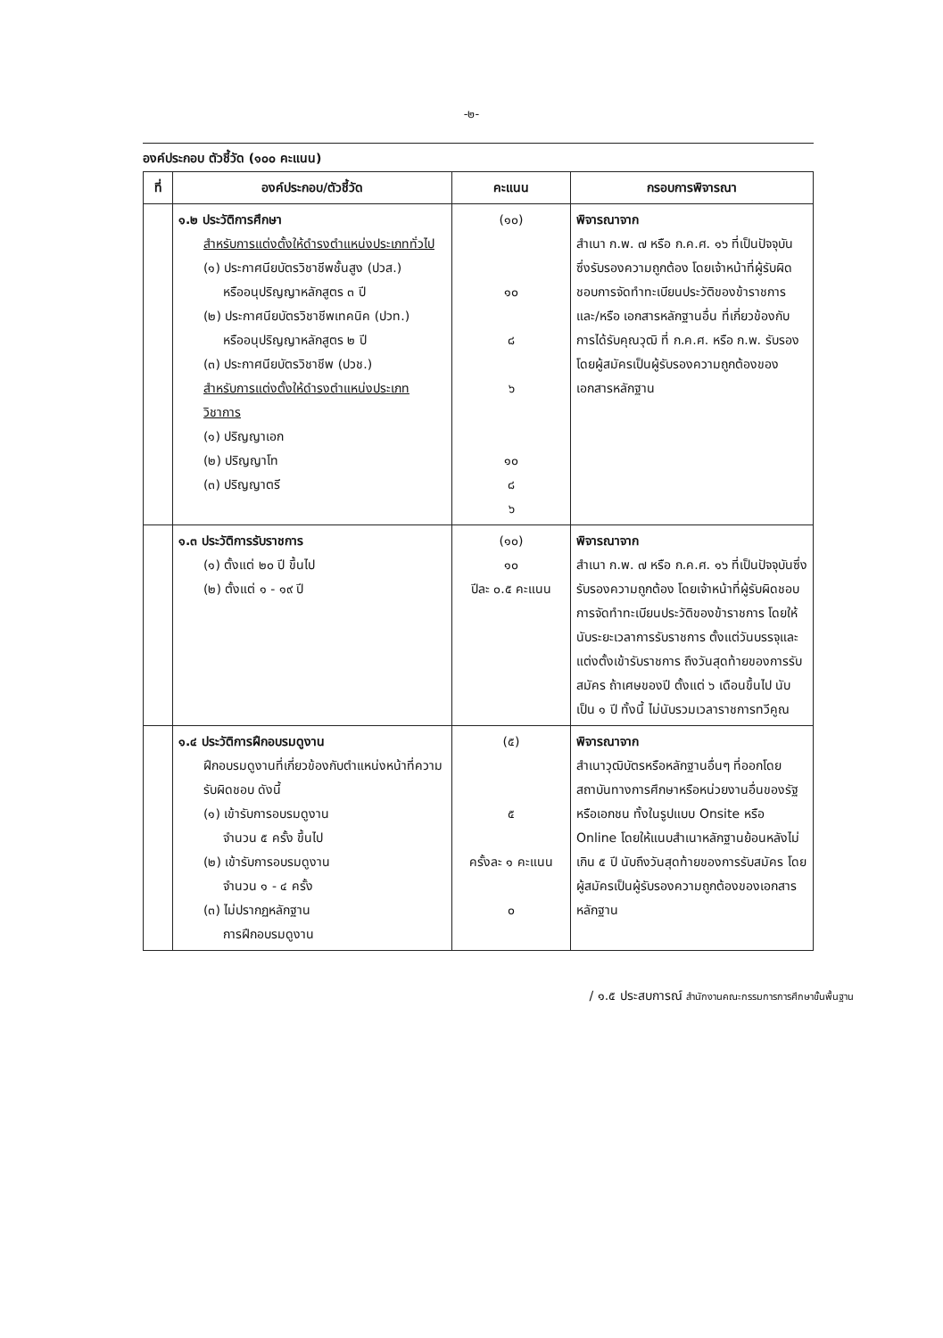-๒-
องค์ประกอบ ตัวชี้วัด (๑๐๐ คะแนน)
| ที่ | องค์ประกอบ/ตัวชี้วัด | คะแนน | กรอบการพิจารณา |
| --- | --- | --- | --- |
| | ๑.๒ ประวัติการศึกษา สำหรับการแต่งตั้งให้ดำรงตำแหน่งประเภททั่วไป (๑) ประกาศนียบัตรวิชาชีพชั้นสูง (ปวส.) หรืออนุปริญญาหลักสูตร ๓ ปี (๒) ประกาศนียบัตรวิชาชีพเทคนิค (ปวท.) หรืออนุปริญญาหลักสูตร ๒ ปี (๓) ประกาศนียบัตรวิชาชีพ (ปวช.) สำหรับการแต่งตั้งให้ดำรงตำแหน่งประเภทวิชาการ (๑) ปริญญาเอก (๒) ปริญญาโท (๓) ปริญญาตรี | (๑๐) ๑๐ ๘ ๖ ๑๐ ๘ ๖ | พิจารณาจาก สำเนา ก.พ. ๗ หรือ ก.ค.ศ. ๑๖ ที่เป็นปัจจุบัน ซึ่งรับรองความถูกต้อง โดยเจ้าหน้าที่ผู้รับผิดชอบการจัดทำทะเบียนประวัติของข้าราชการ และ/หรือ เอกสารหลักฐานอื่น ที่เกี่ยวข้องกับการได้รับคุณวุฒิ ที่ ก.ค.ศ. หรือ ก.พ. รับรอง โดยผู้สมัครเป็นผู้รับรองความถูกต้องของเอกสารหลักฐาน |
| | ๑.๓ ประวัติการรับราชการ (๑) ตั้งแต่ ๒๐ ปี ขึ้นไป (๒) ตั้งแต่ ๑ - ๑๙ ปี | (๑๐) ๑๐ ปีละ ๐.๕ คะแนน | พิจารณาจาก สำเนา ก.พ. ๗ หรือ ก.ค.ศ. ๑๖ ที่เป็นปัจจุบันซึ่งรับรองความถูกต้อง โดยเจ้าหน้าที่ผู้รับผิดชอบการจัดทำทะเบียนประวัติของข้าราชการ โดยให้นับระยะเวลาการรับราชการ ตั้งแต่วันบรรจุและแต่งตั้งเข้ารับราชการ ถึงวันสุดท้ายของการรับสมัคร ถ้าเศษของปี ตั้งแต่ ๖ เดือนขึ้นไป นับเป็น ๑ ปี ทั้งนี้ ไม่นับรวมเวลาราชการทวีคูณ |
| | ๑.๔ ประวัติการฝึกอบรมดูงาน ฝึกอบรมดูงานที่เกี่ยวข้องกับตำแหน่งหน้าที่ความรับผิดชอบ ดังนี้ (๑) เข้ารับการอบรมดูงาน จำนวน ๕ ครั้ง ขึ้นไป (๒) เข้ารับการอบรมดูงาน จำนวน ๑ - ๔ ครั้ง (๓) ไม่ปรากฏหลักฐาน การฝึกอบรมดูงาน | (๕) ๕ ครั้งละ ๑ คะแนน ๐ | พิจารณาจาก สำเนาวุฒิบัตรหรือหลักฐานอื่นๆ ที่ออกโดยสถาบันทางการศึกษาหรือหน่วยงานอื่นของรัฐหรือเอกชน ทั้งในรูปแบบ Onsite หรือ Online โดยให้แนบสำเนาหลักฐานย้อนหลังไม่เกิน ๕ ปี นับถึงวันสุดท้ายของการรับสมัคร โดยผู้สมัครเป็นผู้รับรองความถูกต้องของเอกสารหลักฐาน |
/ ๑.๕ ประสบการณ์ สำนักงานคณะกรรมการการศึกษาขั้นพื้นฐาน